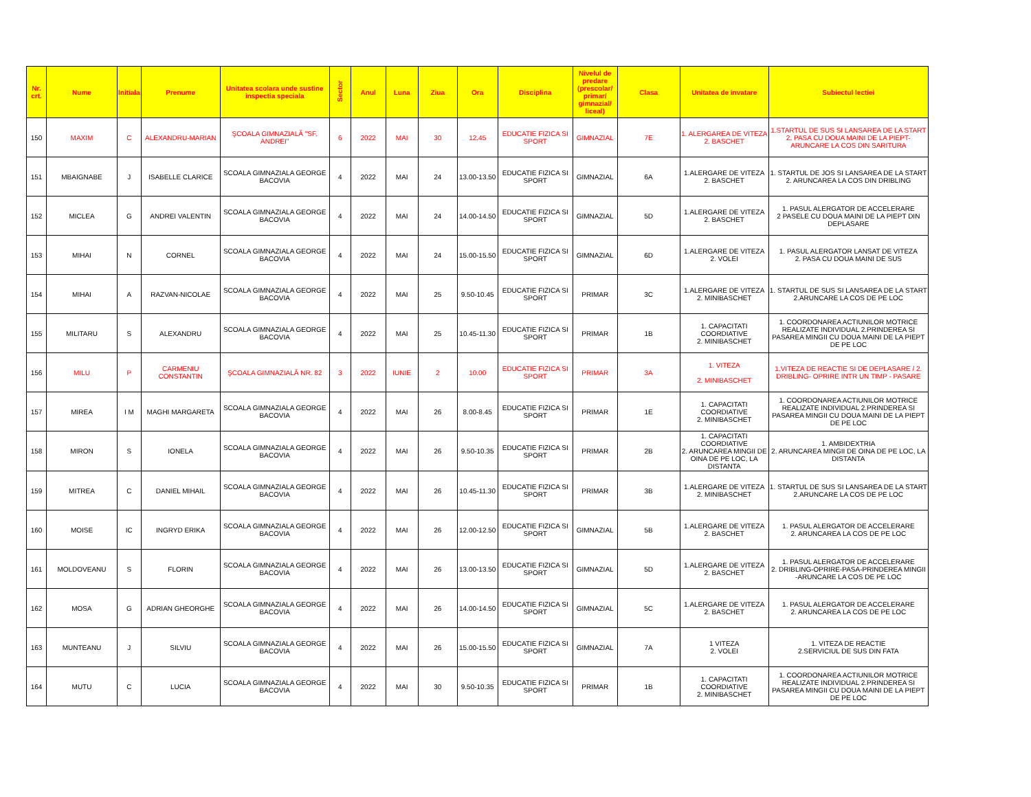| Nr. crt. | Nume | Initiala | Prenume | Unitatea scolara unde sustine inspectia speciala | Sector | Anul | Luna | Ziua | Ora | Disciplina | Nivelul de predare (prescolar/ primar/ gimnazial/ liceal) | Clasa | Unitatea de invatare | Subiectul lectiei |
| --- | --- | --- | --- | --- | --- | --- | --- | --- | --- | --- | --- | --- | --- | --- |
| 150 | MAXIM | C | ALEXANDRU-MARIAN | ŞCOALA GIMNAZIALĂ "SF. ANDREI" | 6 | 2022 | MAI | 30 | 12.45 | EDUCATIE FIZICA SI SPORT | GIMNAZIAL | 7E | 1. ALERGAREA DE VITEZA 2. BASCHET | 1.STARTUL DE SUS SI LANSAREA DE LA START 2. PASA CU DOUA MAINI DE LA PIEPT- ARUNCARE LA COS DIN SARITURA |
| 151 | MBAIGNABE | J | ISABELLE CLARICE | SCOALA GIMNAZIALA GEORGE BACOVIA | 4 | 2022 | MAI | 24 | 13.00-13.50 | EDUCATIE FIZICA SI SPORT | GIMNAZIAL | 6A | 1.ALERGARE DE VITEZA 2. BASCHET | 1. STARTUL DE JOS SI LANSAREA DE LA START 2. ARUNCAREA LA COS DIN DRIBLING |
| 152 | MICLEA | G | ANDREI VALENTIN | SCOALA GIMNAZIALA GEORGE BACOVIA | 4 | 2022 | MAI | 24 | 14.00-14.50 | EDUCATIE FIZICA SI SPORT | GIMNAZIAL | 5D | 1.ALERGARE DE VITEZA 2. BASCHET | 1. PASUL ALERGATOR DE ACCELERARE 2 PASELE CU DOUA MAINI DE LA PIEPT DIN DEPLASARE |
| 153 | MIHAI | N | CORNEL | SCOALA GIMNAZIALA GEORGE BACOVIA | 4 | 2022 | MAI | 24 | 15.00-15.50 | EDUCATIE FIZICA SI SPORT | GIMNAZIAL | 6D | 1.ALERGARE DE VITEZA 2. VOLEI | 1. PASUL ALERGATOR LANSAT DE VITEZA 2. PASA CU DOUA MAINI DE SUS |
| 154 | MIHAI | A | RAZVAN-NICOLAE | SCOALA GIMNAZIALA GEORGE BACOVIA | 4 | 2022 | MAI | 25 | 9.50-10.45 | EDUCATIE FIZICA SI SPORT | PRIMAR | 3C | 1.ALERGARE DE VITEZA 2. MINIBASCHET | 1. STARTUL DE SUS SI LANSAREA DE LA START 2.ARUNCARE LA COS DE PE LOC |
| 155 | MILITARU | S | ALEXANDRU | SCOALA GIMNAZIALA GEORGE BACOVIA | 4 | 2022 | MAI | 25 | 10.45-11.30 | EDUCATIE FIZICA SI SPORT | PRIMAR | 1B | 1. CAPACITATI COORDIATIVE 2. MINIBASCHET | 1. COORDONAREA ACTIUNILOR MOTRICE REALIZATE INDIVIDUAL 2.PRINDEREA SI PASAREA MINGII CU DOUA MAINI DE LA PIEPT DE PE LOC |
| 156 | MILU | P | CARMENIU CONSTANTIN | ŞCOALA GIMNAZIALĂ NR. 82 | 3 | 2022 | IUNIE | 2 | 10.00 | EDUCATIE FIZICA SI SPORT | PRIMAR | 3A | 1. VITEZA 2. MINIBASCHET | 1.VITEZA DE REACTIE SI DE DEPLASARE / 2. DRIBLING- OPRIRE INTR UN TIMP - PASARE |
| 157 | MIREA | I M | MAGHI MARGARETA | SCOALA GIMNAZIALA GEORGE BACOVIA | 4 | 2022 | MAI | 26 | 8.00-8.45 | EDUCATIE FIZICA SI SPORT | PRIMAR | 1E | 1. CAPACITATI COORDIATIVE 2. MINIBASCHET | 1. COORDONAREA ACTIUNILOR MOTRICE REALIZATE INDIVIDUAL 2.PRINDEREA SI PASAREA MINGII CU DOUA MAINI DE LA PIEPT DE PE LOC |
| 158 | MIRON | S | IONELA | SCOALA GIMNAZIALA GEORGE BACOVIA | 4 | 2022 | MAI | 26 | 9.50-10.35 | EDUCATIE FIZICA SI SPORT | PRIMAR | 2B | 1. CAPACITATI COORDIATIVE 2. ARUNCAREA MINGII DE OINA DE PE LOC, LA DISTANTA | 1. AMBIDEXTRIA 2. ARUNCAREA MINGII DE OINA DE PE LOC, LA DISTANTA |
| 159 | MITREA | C | DANIEL MIHAIL | SCOALA GIMNAZIALA GEORGE BACOVIA | 4 | 2022 | MAI | 26 | 10.45-11.30 | EDUCATIE FIZICA SI SPORT | PRIMAR | 3B | 1.ALERGARE DE VITEZA 2. MINIBASCHET | 1. STARTUL DE SUS SI LANSAREA DE LA START 2.ARUNCARE LA COS DE PE LOC |
| 160 | MOISE | IC | INGRYD ERIKA | SCOALA GIMNAZIALA GEORGE BACOVIA | 4 | 2022 | MAI | 26 | 12.00-12.50 | EDUCATIE FIZICA SI SPORT | GIMNAZIAL | 5B | 1.ALERGARE DE VITEZA 2. BASCHET | 1. PASUL ALERGATOR DE ACCELERARE 2. ARUNCAREA LA COS DE PE LOC |
| 161 | MOLDOVEANU | S | FLORIN | SCOALA GIMNAZIALA GEORGE BACOVIA | 4 | 2022 | MAI | 26 | 13.00-13.50 | EDUCATIE FIZICA SI SPORT | GIMNAZIAL | 5D | 1.ALERGARE DE VITEZA 2. BASCHET | 1. PASUL ALERGATOR DE ACCELERARE 2. DRIBLING-OPRIRE-PASA-PRINDEREA MINGII -ARUNCARE LA COS DE PE LOC |
| 162 | MOSA | G | ADRIAN GHEORGHE | SCOALA GIMNAZIALA GEORGE BACOVIA | 4 | 2022 | MAI | 26 | 14.00-14.50 | EDUCATIE FIZICA SI SPORT | GIMNAZIAL | 5C | 1.ALERGARE DE VITEZA 2. BASCHET | 1. PASUL ALERGATOR DE ACCELERARE 2. ARUNCAREA LA COS DE PE LOC |
| 163 | MUNTEANU | J | SILVIU | SCOALA GIMNAZIALA GEORGE BACOVIA | 4 | 2022 | MAI | 26 | 15.00-15.50 | EDUCATIE FIZICA SI SPORT | GIMNAZIAL | 7A | 1 VITEZA 2. VOLEI | 1. VITEZA DE REACTIE 2.SERVICIUL DE SUS DIN FATA |
| 164 | MUTU | C | LUCIA | SCOALA GIMNAZIALA GEORGE BACOVIA | 4 | 2022 | MAI | 30 | 9.50-10.35 | EDUCATIE FIZICA SI SPORT | PRIMAR | 1B | 1. CAPACITATI COORDIATIVE 2. MINIBASCHET | 1. COORDONAREA ACTIUNILOR MOTRICE REALIZATE INDIVIDUAL 2.PRINDEREA SI PASAREA MINGII CU DOUA MAINI DE LA PIEPT DE PE LOC |